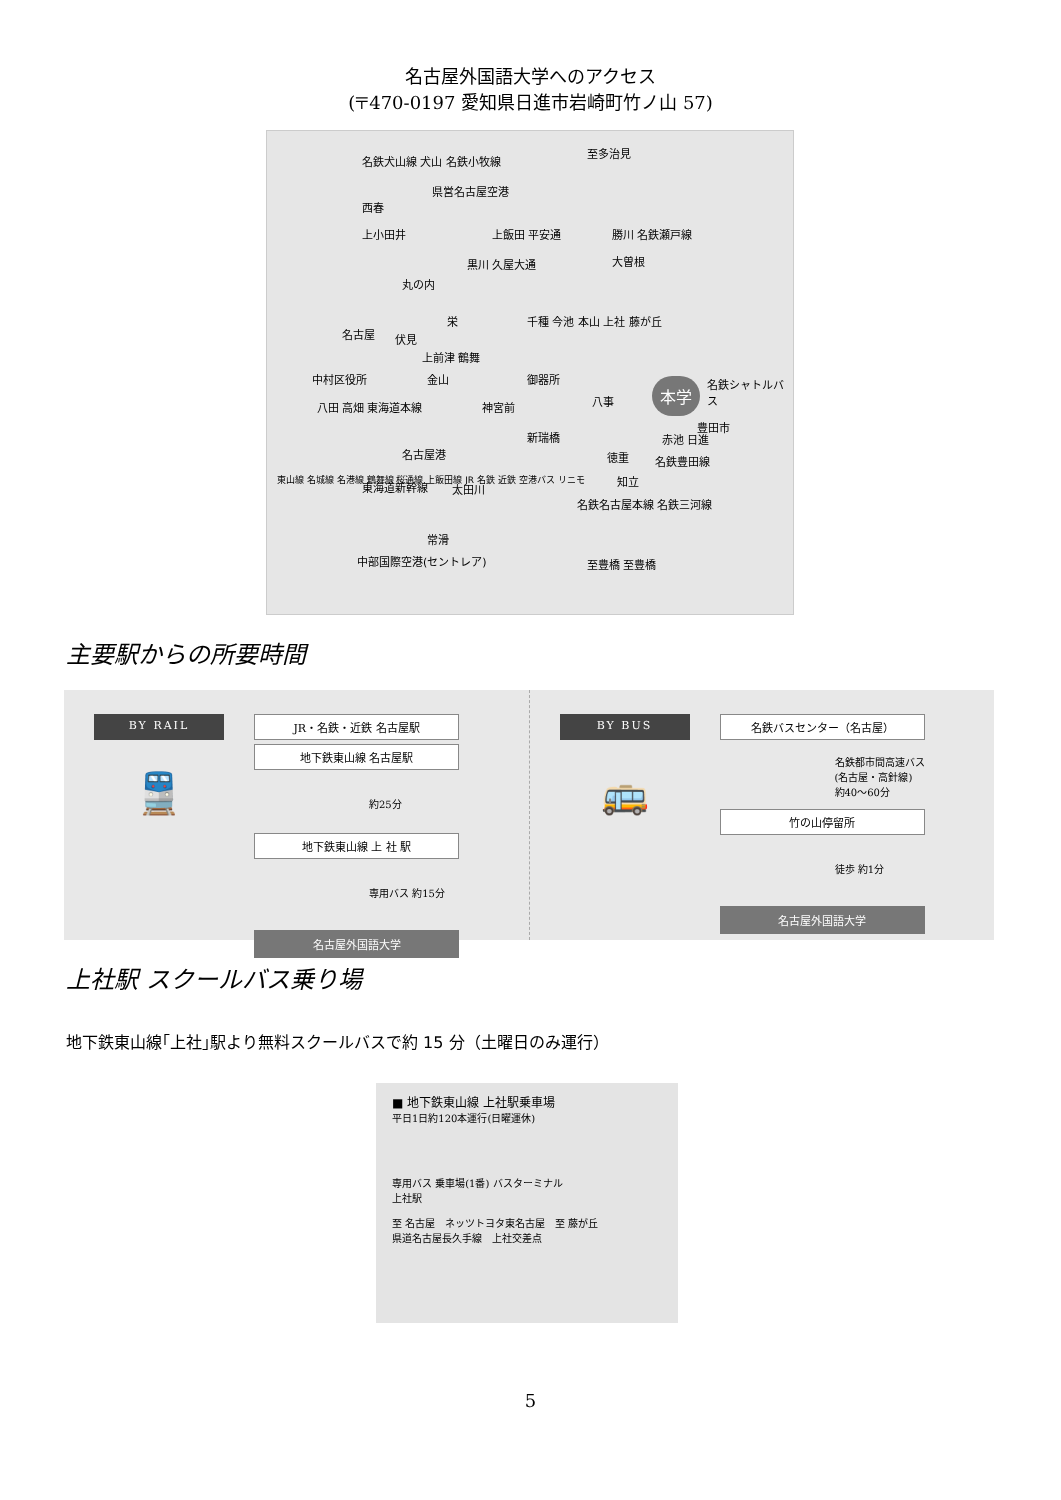名古屋外国語大学へのアクセス
(〒470-0197 愛知県日進市岩崎町竹ノ山 57)
名鉄犬山線 犬山 名鉄小牧線
至多治見
県営名古屋空港
西春
上小田井 上飯田 平安通 勝川 名鉄瀬戸線
大曽根
丸の内
黒川 久屋大通
名古屋 伏見
栄 千種 今池 本山 上社 藤が丘
上前津 鶴舞
御器所 本学 名鉄シャトルバス 金山 中村区役所
八田 高畑 東海道本線 神宮前 八事
新瑞橋
徳重
赤池 日進
豊田市
名鉄豊田線
名古屋港
東海道新幹線 太田川
知立
名鉄名古屋本線 名鉄三河線
常滑
中部国際空港(セントレア) 至豊橋 至豊橋
東山線 名城線 名港線 鶴舞線 桜通線 上飯田線 JR 名鉄 近鉄 空港バス リニモ
主要駅からの所要時間
BY RAIL
🚆
JR・名鉄・近鉄 名古屋駅
地下鉄東山線 名古屋駅
約25分
地下鉄東山線 上 社 駅
専用バス 約15分
名古屋外国語大学
BY BUS
🚌
名鉄バスセンター（名古屋）
名鉄都市間高速バス
(名古屋・高針線)
約40～60分
竹の山停留所
徒歩 約1分
名古屋外国語大学
上社駅 スクールバス乗り場
地下鉄東山線｢上社｣駅より無料スクールバスで約 15 分（土曜日のみ運行）
■ 地下鉄東山線 上社駅乗車場
平日1日約120本運行(日曜運休)
専用バス 乗車場(1番) バスターミナル
上社駅
至 名古屋　ネッツトヨタ東名古屋　至 藤が丘
県道名古屋長久手線　上社交差点
5